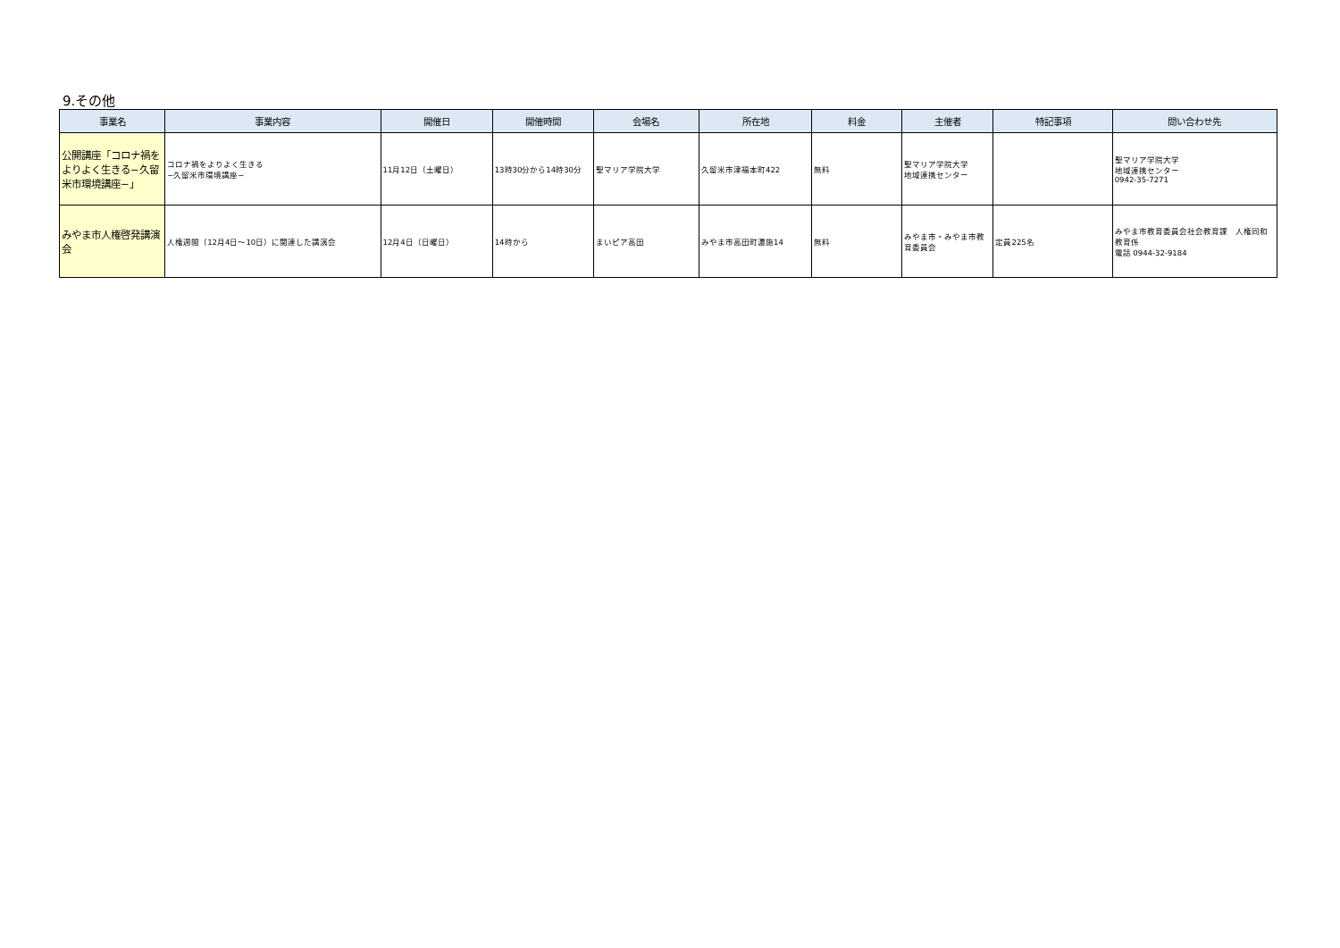9.その他
| 事業名 | 事業内容 | 開催日 | 開催時間 | 会場名 | 所在地 | 料金 | 主催者 | 特記事項 | 問い合わせ先 |
| --- | --- | --- | --- | --- | --- | --- | --- | --- | --- |
| 公開講座「コロナ禍をよりよく生きる−久留米市環境講座−」 | コロナ禍をよりよく生きる −久留米市環境講座− | 11月12日（土曜日） | 13時30分から14時30分 | 聖マリア学院大学 | 久留米市津福本町422 | 無料 | 聖マリア学院大学 地域連携センター | | 聖マリア学院大学 地域連携センター 0942-35-7271 |
| みやま市人権啓発講演会 | 人権週間（12月4日～10日）に関連した講演会 | 12月4日（日曜日） | 14時から | まいピア高田 | みやま市高田町濃施14 | 無料 | みやま市・みやま市教育委員会 | 定員225名 | みやま市教育委員会社会教育課 人権同和教育係 電話 0944-32-9184 |